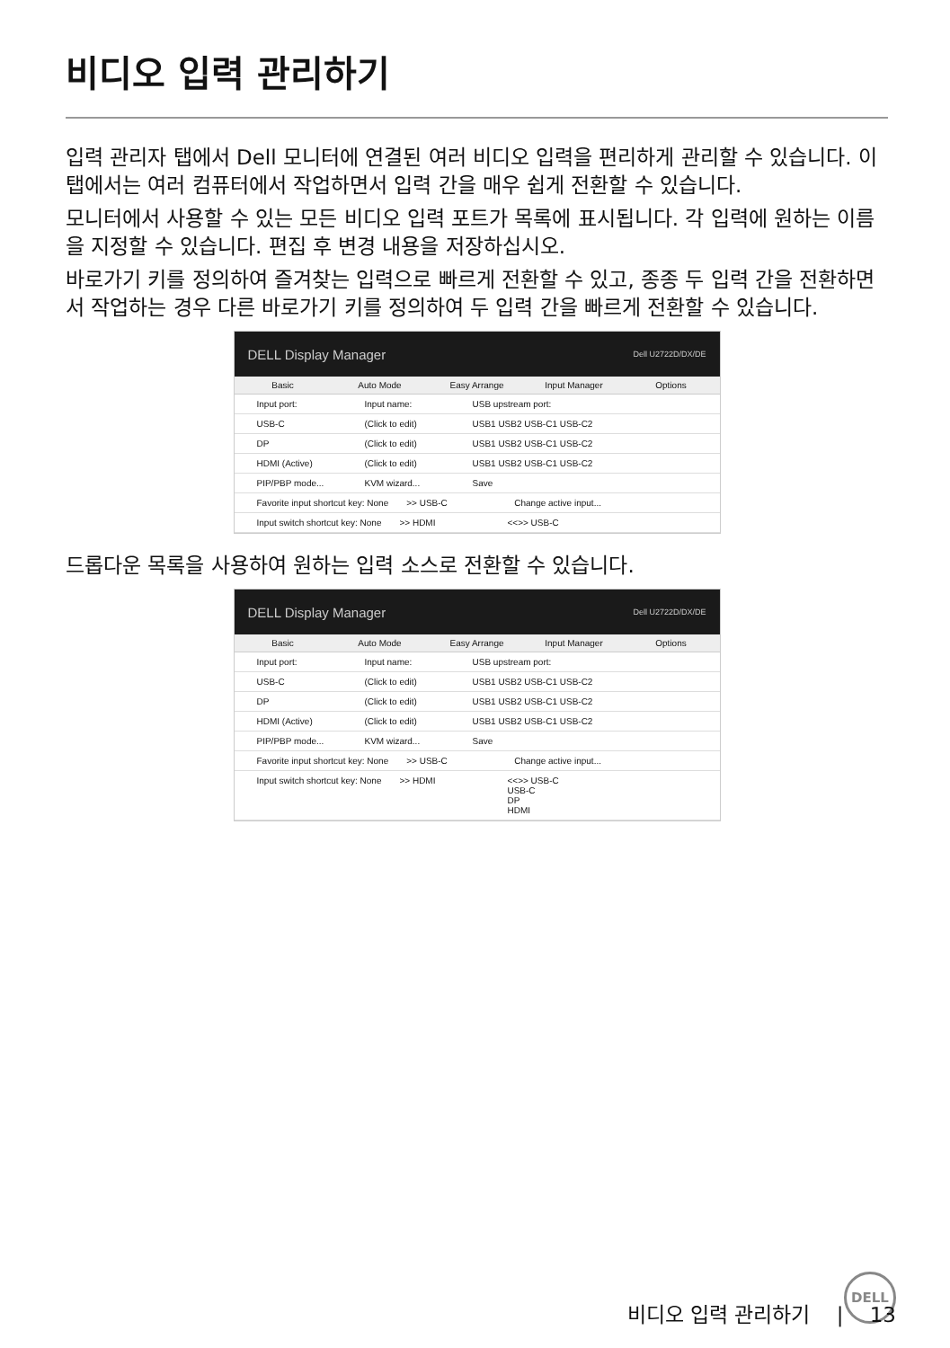비디오 입력 관리하기
입력 관리자 탭에서 Dell 모니터에 연결된 여러 비디오 입력을 편리하게 관리할 수 있습니다. 이 탭에서는 여러 컴퓨터에서 작업하면서 입력 간을 매우 쉽게 전환할 수 있습니다.
모니터에서 사용할 수 있는 모든 비디오 입력 포트가 목록에 표시됩니다. 각 입력에 원하는 이름을 지정할 수 있습니다. 편집 후 변경 내용을 저장하십시오.
바로가기 키를 정의하여 즐겨찾는 입력으로 빠르게 전환할 수 있고, 종종 두 입력 간을 전환하면서 작업하는 경우 다른 바로가기 키를 정의하여 두 입력 간을 빠르게 전환할 수 있습니다.
DELL Display Manager Dell U2722D/DX/DE
Basic Auto Mode Easy Arrange Input Manager Options
Input port: Input name: USB upstream port:
USB-C (Click to edit) USB1 USB2 USB-C1 USB-C2
DP (Click to edit) USB1 USB2 USB-C1 USB-C2
HDMI (Active) (Click to edit) USB1 USB2 USB-C1 USB-C2
PIP/PBP mode... KVM wizard... Save
Favorite input shortcut key: None >> USB-C Change active input...
Input switch shortcut key: None >> HDMI <<>> USB-C
드롭다운 목록을 사용하여 원하는 입력 소스로 전환할 수 있습니다.
DELL Display Manager Dell U2722D/DX/DE
Basic Auto Mode Easy Arrange Input Manager Options
Input port: Input name: USB upstream port:
USB-C (Click to edit) USB1 USB2 USB-C1 USB-C2
DP (Click to edit) USB1 USB2 USB-C1 USB-C2
HDMI (Active) (Click to edit) USB1 USB2 USB-C1 USB-C2
PIP/PBP mode... KVM wizard... Save
Favorite input shortcut key: None >> USB-C Change active input...
Input switch shortcut key: None >> HDMI <<>> USB-C
USB-C
DP
HDMI
DELL
비디오 입력 관리하기 | 13